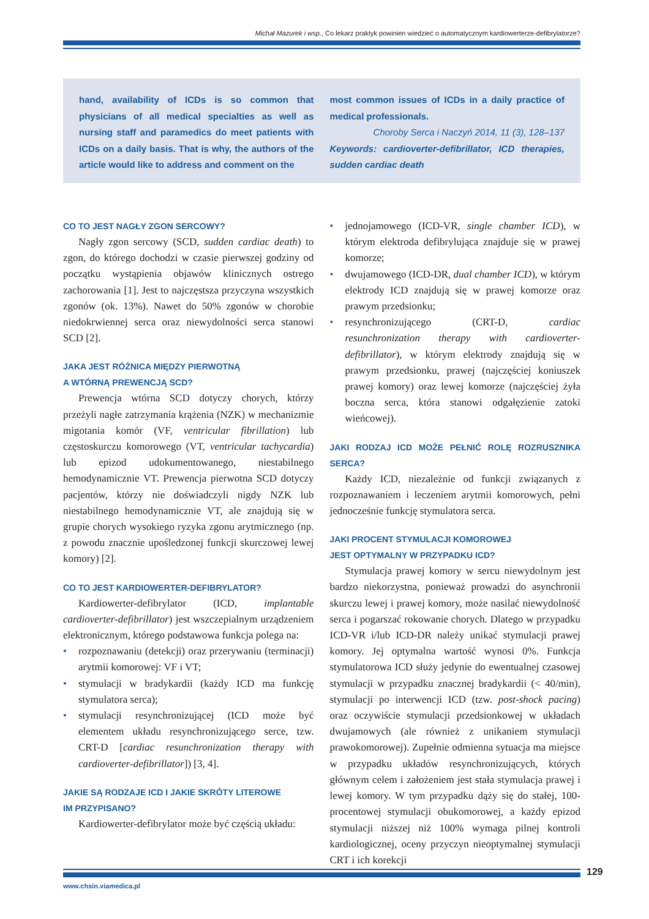Michał Mazurek i wsp., Co lekarz praktyk powinien wiedzieć o automatycznym kardiowerterze-defibrylatorze?
hand, availability of ICDs is so common that physicians of all medical specialties as well as nursing staff and paramedics do meet patients with ICDs on a daily basis. That is why, the authors of the article would like to address and comment on the
most common issues of ICDs in a daily practice of medical professionals.
Choroby Serca i Naczyń 2014, 11 (3), 128–137
Keywords: cardioverter-defibrillator, ICD therapies, sudden cardiac death
CO TO JEST NAGŁY ZGON SERCOWY?
Nagły zgon sercowy (SCD, sudden cardiac death) to zgon, do którego dochodzi w czasie pierwszej godziny od początku wystąpienia objawów klinicznych ostrego zachorowania [1]. Jest to najczęstsza przyczyna wszystkich zgonów (ok. 13%). Nawet do 50% zgonów w chorobie niedokrwiennej serca oraz niewydolności serca stanowi SCD [2].
JAKA JEST RÓŻNICA MIĘDZY PIERWOTNĄ
A WTÓRNĄ PREWENCJĄ SCD?
Prewencja wtórna SCD dotyczy chorych, którzy przeżyli nagłe zatrzymania krążenia (NZK) w mechanizmie migotania komór (VF, ventricular fibrillation) lub częstoskurczu komorowego (VT, ventricular tachycardia) lub epizod udokumentowanego, niestabilnego hemodynamicznie VT. Prewencja pierwotna SCD dotyczy pacjentów, którzy nie doświadczyli nigdy NZK lub niestabilnego hemodynamicznie VT, ale znajdują się w grupie chorych wysokiego ryzyka zgonu arytmicznego (np. z powodu znacznie upośledzonej funkcji skurczowej lewej komory) [2].
CO TO JEST KARDIOWERTER-DEFIBRYLATOR?
Kardiowerter-defibrylator (ICD, implantable cardioverter-defibrillator) jest wszczepialnym urządzeniem elektronicznym, którego podstawowa funkcja polega na:
• rozpoznawaniu (detekcji) oraz przerywaniu (terminacji) arytmii komorowej: VF i VT;
• stymulacji w bradykardii (każdy ICD ma funkcję stymulatora serca);
• stymulacji resynchronizującej (ICD może być elementem układu resynchronizującego serce, tzw. CRT-D [cardiac resunchronization therapy with cardioverter-defibrillator]) [3, 4].
JAKIE SĄ RODZAJE ICD I JAKIE SKRÓTY LITEROWE
IM PRZYPISANO?
Kardiowerter-defibrylator może być częścią układu:
• jednojamowego (ICD-VR, single chamber ICD), w którym elektroda defibrylująca znajduje się w prawej komorze;
• dwujamowego (ICD-DR, dual chamber ICD), w którym elektrody ICD znajdują się w prawej komorze oraz prawym przedsionku;
• resynchronizującego (CRT-D, cardiac resunchronization therapy with cardioverter-defibrillator), w którym elektrody znajdują się w prawym przedsionku, prawej (najczęściej koniuszek prawej komory) oraz lewej komorze (najczęściej żyła boczna serca, która stanowi odgałęzienie zatoki wieńcowej).
JAKI RODZAJ ICD MOŻE PEŁNIĆ ROLĘ ROZRUSZNIKA SERCA?
Każdy ICD, niezależnie od funkcji związanych z rozpoznawaniem i leczeniem arytmii komorowych, pełni jednocześnie funkcję stymulatora serca.
JAKI PROCENT STYMULACJI KOMOROWEJ
JEST OPTYMALNY W PRZYPADKU ICD?
Stymulacja prawej komory w sercu niewydolnym jest bardzo niekorzystna, ponieważ prowadzi do asynchronii skurczu lewej i prawej komory, może nasilać niewydolność serca i pogarszać rokowanie chorych. Dlatego w przypadku ICD-VR i/lub ICD-DR należy unikać stymulacji prawej komory. Jej optymalna wartość wynosi 0%. Funkcja stymulatorowa ICD służy jedynie do ewentualnej czasowej stymulacji w przypadku znacznej bradykardii (< 40/min), stymulacji po interwencji ICD (tzw. post-shock pacing) oraz oczywiście stymulacji przedsionkowej w układach dwujamowych (ale również z unikaniem stymulacji prawokomorowej). Zupełnie odmienna sytuacja ma miejsce w przypadku układów resynchronizujących, których głównym celem i założeniem jest stała stymulacja prawej i lewej komory. W tym przypadku dąży się do stałej, 100-procentowej stymulacji obukomorowej, a każdy epizod stymulacji niższej niż 100% wymaga pilnej kontroli kardiologicznej, oceny przyczyn nieoptymalnej stymulacji CRT i ich korekcji
129
www.chsin.viamedica.pl